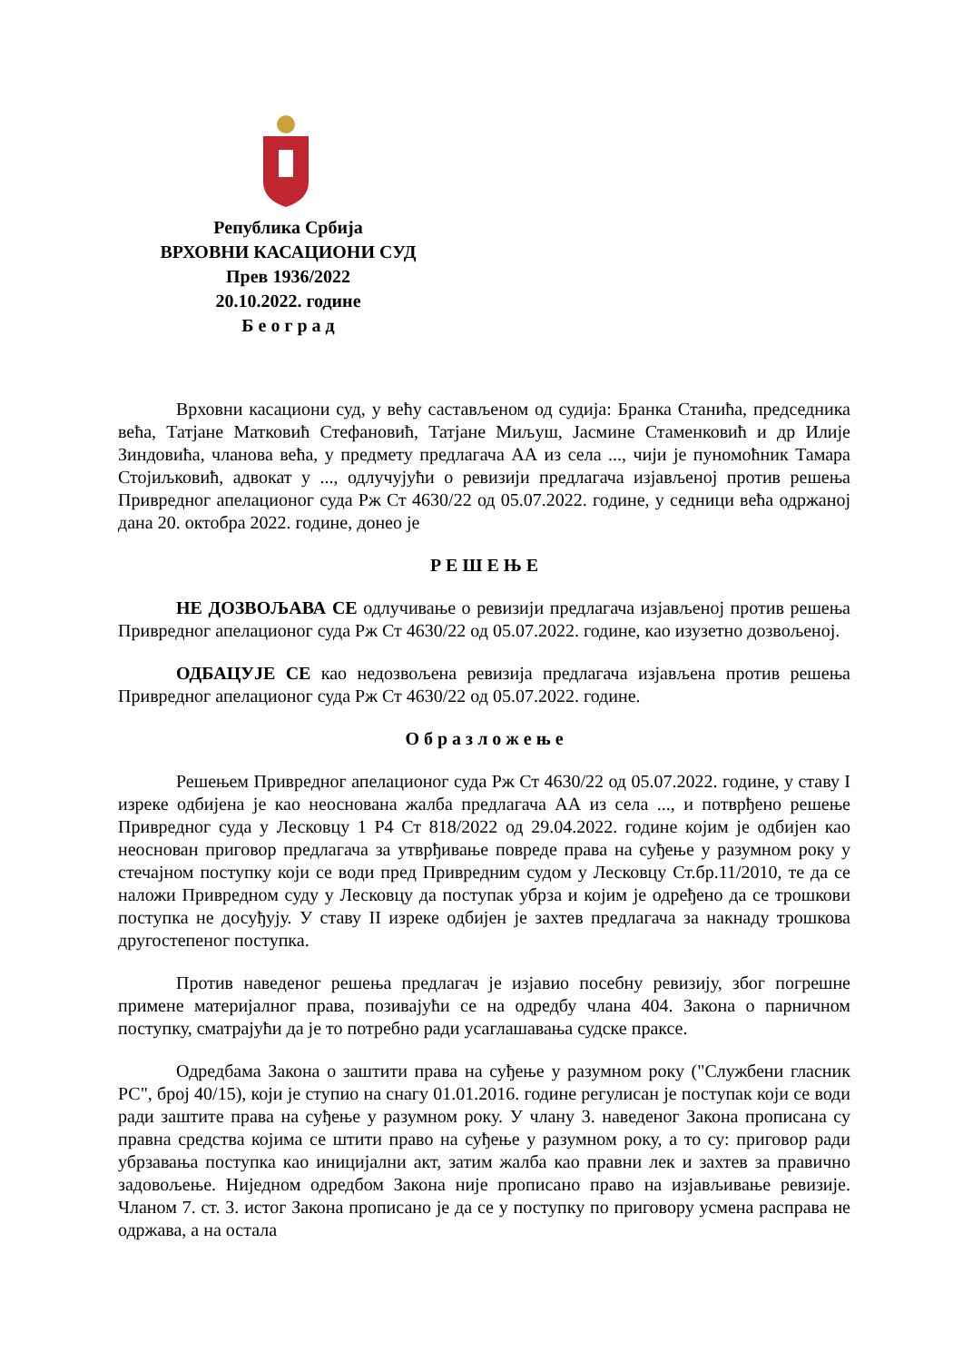Република Србија
ВРХОВНИ КАСАЦИОНИ СУД
Прев 1936/2022
20.10.2022. године
Б е о г р а д
Врховни касациони суд, у већу састављеном од судија: Бранка Станића, председника већа, Татјане Матковић Стефановић, Татјане Миљуш, Јасмине Стаменковић и др Илије Зиндовића, чланова већа, у предмету предлагача АА из села ..., чији је пуномоћник Тамара Стојиљковић, адвокат у ..., одлучујући о ревизији предлагача изјављеној против решења Привредног апелационог суда Рж Ст 4630/22 од 05.07.2022. године, у седници већа одржаној дана 20. октобра 2022. године, донео је
Р Е Ш Е Њ Е
НЕ ДОЗВОЉАВА СЕ одлучивање о ревизији предлагача изјављеној против решења Привредног апелационог суда Рж Ст 4630/22 од 05.07.2022. године, као изузетно дозвољеној.
ОДБАЦУЈЕ СЕ као недозвољена ревизија предлагача изјављена против решења Привредног апелационог суда Рж Ст 4630/22 од 05.07.2022. године.
О б р а з л о ж е њ е
Решењем Привредног апелационог суда Рж Ст 4630/22 од 05.07.2022. године, у ставу I изреке одбијена је као неоснована жалба предлагача АА из села ..., и потврђено решење Привредног суда у Лесковцу 1 Р4 Ст 818/2022 од 29.04.2022. године којим је одбијен као неоснован приговор предлагача за утврђивање повреде права на суђење у разумном року у стечајном поступку који се води пред Привредним судом у Лесковцу Ст.бр.11/2010, те да се наложи Привредном суду у Лесковцу да поступак убрза и којим је одређено да се трошкови поступка не досуђују. У ставу II изреке одбијен је захтев предлагача за накнаду трошкова другостепеног поступка.
Против наведеног решења предлагач је изјавио посебну ревизију, због погрешне примене материјалног права, позивајући се на одредбу члана 404. Закона о парничном поступку, сматрајући да је то потребно ради усаглашавања судске праксе.
Одредбама Закона о заштити права на суђење у разумном року ("Службени гласник РС", број 40/15), који је ступио на снагу 01.01.2016. године регулисан је поступак који се води ради заштите права на суђење у разумном року. У члану 3. наведеног Закона прописана су правна средства којима се штити право на суђење у разумном року, а то су: приговор ради убрзавања поступка као иницијални акт, затим жалба као правни лек и захтев за правично задовољење. Ниједном одредбом Закона није прописано право на изјављивање ревизије. Чланом 7. ст. 3. истог Закона прописано је да се у поступку по приговору усмена расправа не одржава, а на остала